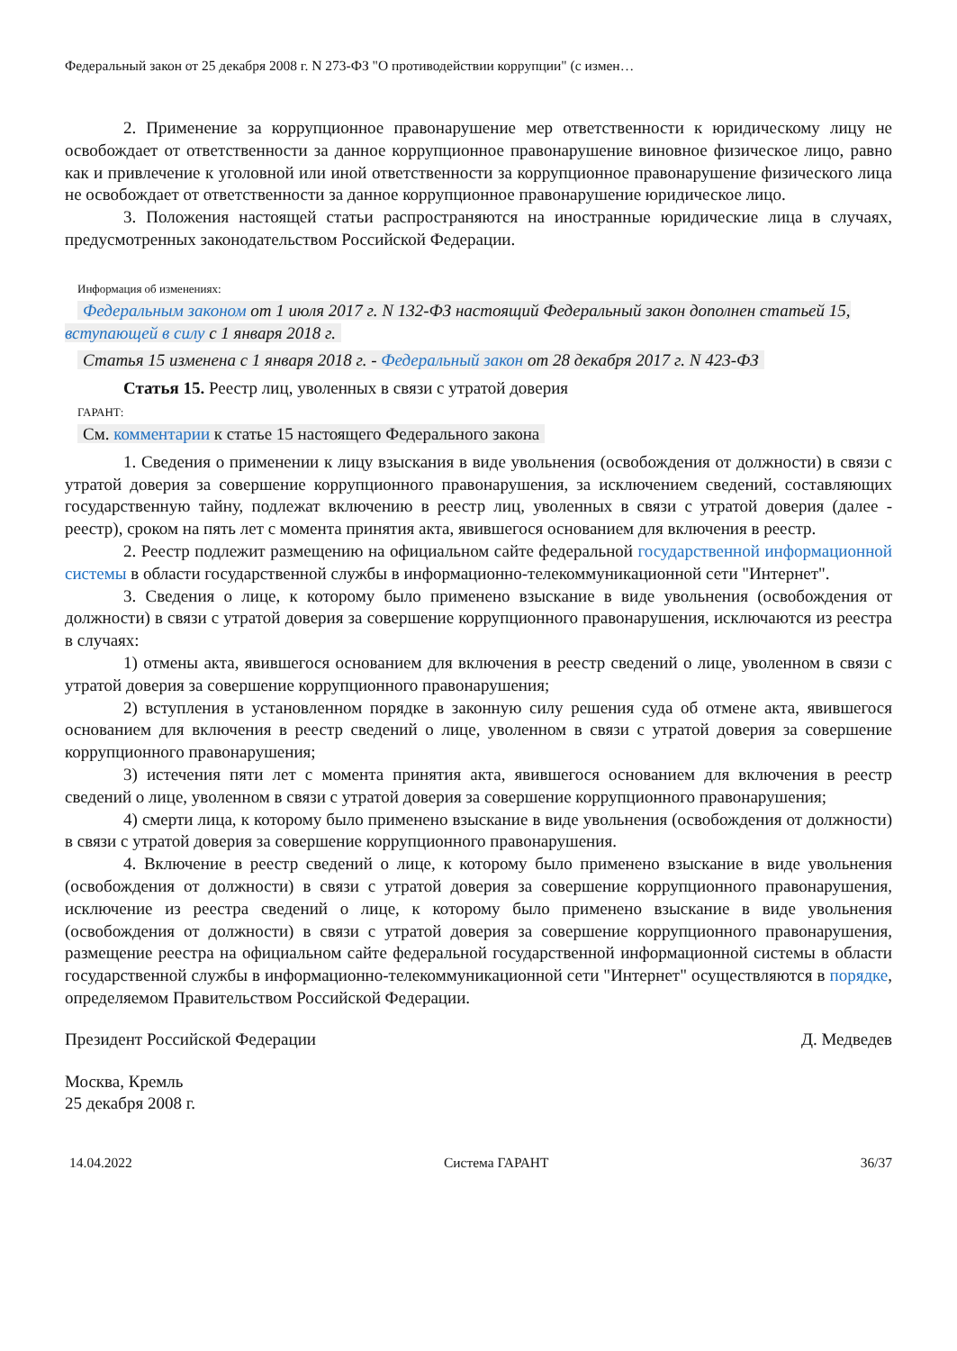Федеральный закон от 25 декабря 2008 г. N 273-ФЗ "О противодействии коррупции" (с измен…
2. Применение за коррупционное правонарушение мер ответственности к юридическому лицу не освобождает от ответственности за данное коррупционное правонарушение виновное физическое лицо, равно как и привлечение к уголовной или иной ответственности за коррупционное правонарушение физического лица не освобождает от ответственности за данное коррупционное правонарушение юридическое лицо.
3. Положения настоящей статьи распространяются на иностранные юридические лица в случаях, предусмотренных законодательством Российской Федерации.
Информация об изменениях:
Федеральным законом от 1 июля 2017 г. N 132-ФЗ настоящий Федеральный закон дополнен статьей 15, вступающей в силу с 1 января 2018 г.
Статья 15 изменена с 1 января 2018 г. - Федеральный закон от 28 декабря 2017 г. N 423-ФЗ
Статья 15. Реестр лиц, уволенных в связи с утратой доверия
ГАРАНТ:
См. комментарии к статье 15 настоящего Федерального закона
1. Сведения о применении к лицу взыскания в виде увольнения (освобождения от должности) в связи с утратой доверия за совершение коррупционного правонарушения, за исключением сведений, составляющих государственную тайну, подлежат включению в реестр лиц, уволенных в связи с утратой доверия (далее - реестр), сроком на пять лет с момента принятия акта, явившегося основанием для включения в реестр.
2. Реестр подлежит размещению на официальном сайте федеральной государственной информационной системы в области государственной службы в информационно-телекоммуникационной сети "Интернет".
3. Сведения о лице, к которому было применено взыскание в виде увольнения (освобождения от должности) в связи с утратой доверия за совершение коррупционного правонарушения, исключаются из реестра в случаях:
1) отмены акта, явившегося основанием для включения в реестр сведений о лице, уволенном в связи с утратой доверия за совершение коррупционного правонарушения;
2) вступления в установленном порядке в законную силу решения суда об отмене акта, явившегося основанием для включения в реестр сведений о лице, уволенном в связи с утратой доверия за совершение коррупционного правонарушения;
3) истечения пяти лет с момента принятия акта, явившегося основанием для включения в реестр сведений о лице, уволенном в связи с утратой доверия за совершение коррупционного правонарушения;
4) смерти лица, к которому было применено взыскание в виде увольнения (освобождения от должности) в связи с утратой доверия за совершение коррупционного правонарушения.
4. Включение в реестр сведений о лице, к которому было применено взыскание в виде увольнения (освобождения от должности) в связи с утратой доверия за совершение коррупционного правонарушения, исключение из реестра сведений о лице, к которому было применено взыскание в виде увольнения (освобождения от должности) в связи с утратой доверия за совершение коррупционного правонарушения, размещение реестра на официальном сайте федеральной государственной информационной системы в области государственной службы в информационно-телекоммуникационной сети "Интернет" осуществляются в порядке, определяемом Правительством Российской Федерации.
Президент Российской Федерации Д. Медведев
Москва, Кремль
25 декабря 2008 г.
14.04.2022 Система ГАРАНТ 36/37